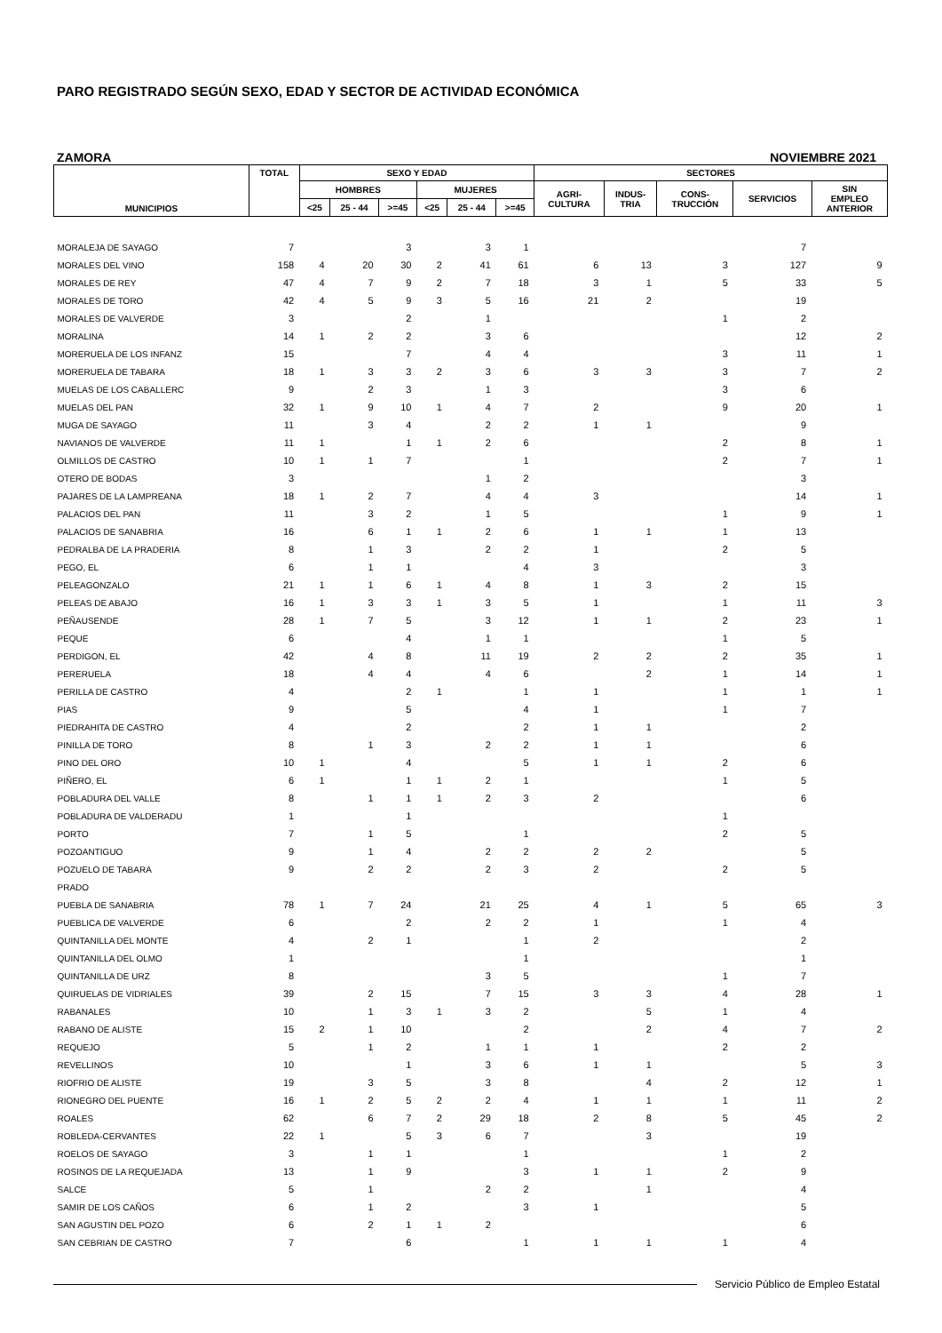PARO REGISTRADO SEGÚN SEXO, EDAD Y SECTOR DE ACTIVIDAD ECONÓMICA
ZAMORA NOVIEMBRE 2021
| MUNICIPIOS | TOTAL | SEXO Y EDAD | | | | | | SECTORES | | | | |
| --- | --- | --- | --- | --- | --- | --- | --- | --- | --- | --- | --- | --- |
| | | HOMBRES | | | MUJERES | | | AGRI- CULTURA | INDUS- TRIA | CONS- TRUCCIÓN | SERVICIOS | SIN EMPLEO ANTERIOR |
| | | <25 | 25 - 44 | >=45 | <25 | 25 - 44 | >=45 | | | | | |
| MORALEJA DE SAYAGO | 7 | | | 3 | | 3 | 1 | | | | 7 | |
| MORALES DEL VINO | 158 | 4 | 20 | 30 | 2 | 41 | 61 | 6 | 13 | 3 | 127 | 9 |
| MORALES DE REY | 47 | 4 | 7 | 9 | 2 | 7 | 18 | 3 | 1 | 5 | 33 | 5 |
| MORALES DE TORO | 42 | 4 | 5 | 9 | 3 | 5 | 16 | 21 | 2 | | 19 | |
| MORALES DE VALVERDE | 3 | | | 2 | | 1 | | | | 1 | 2 | |
| MORALINA | 14 | 1 | 2 | 2 | | 3 | 6 | | | | 12 | 2 |
| MORERUELA DE LOS INFANZ | 15 | | | 7 | | 4 | 4 | | | 3 | 11 | 1 |
| MORERUELA DE TABARA | 18 | 1 | 3 | 3 | 2 | 3 | 6 | 3 | 3 | 3 | 7 | 2 |
| MUELAS DE LOS CABALLERC | 9 | | 2 | 3 | | 1 | 3 | | | 3 | 6 | |
| MUELAS DEL PAN | 32 | 1 | 9 | 10 | 1 | 4 | 7 | 2 | | 9 | 20 | 1 |
| MUGA DE SAYAGO | 11 | | 3 | 4 | | 2 | 2 | 1 | 1 | | 9 | |
| NAVIANOS DE VALVERDE | 11 | 1 | | 1 | 1 | 2 | 6 | | | 2 | 8 | 1 |
| OLMILLOS DE CASTRO | 10 | 1 | 1 | 7 | | | 1 | | | 2 | 7 | 1 |
| OTERO DE BODAS | 3 | | | | | 1 | 2 | | | | 3 | |
| PAJARES DE LA LAMPREANA | 18 | 1 | 2 | 7 | | 4 | 4 | 3 | | | 14 | 1 |
| PALACIOS DEL PAN | 11 | | 3 | 2 | | 1 | 5 | | | 1 | 9 | 1 |
| PALACIOS DE SANABRIA | 16 | | 6 | 1 | 1 | 2 | 6 | 1 | 1 | 1 | 13 | |
| PEDRALBA DE LA PRADERIA | 8 | | 1 | 3 | | 2 | 2 | 1 | | 2 | 5 | |
| PEGO, EL | 6 | | 1 | 1 | | | 4 | 3 | | | 3 | |
| PELEAGONZALO | 21 | 1 | 1 | 6 | 1 | 4 | 8 | 1 | 3 | 2 | 15 | |
| PELEAS DE ABAJO | 16 | 1 | 3 | 3 | 1 | 3 | 5 | 1 | | 1 | 11 | 3 |
| PEÑAUSENDE | 28 | 1 | 7 | 5 | | 3 | 12 | 1 | 1 | 2 | 23 | 1 |
| PEQUE | 6 | | | 4 | | 1 | 1 | | | 1 | 5 | |
| PERDIGON, EL | 42 | | 4 | 8 | | 11 | 19 | 2 | 2 | 2 | 35 | 1 |
| PERERUELA | 18 | | 4 | 4 | | 4 | 6 | | 2 | 1 | 14 | 1 |
| PERILLA DE CASTRO | 4 | | | 2 | 1 | | 1 | 1 | | 1 | 1 | 1 |
| PIAS | 9 | | | 5 | | | 4 | 1 | | 1 | 7 | |
| PIEDRAHITA DE CASTRO | 4 | | | 2 | | | 2 | 1 | 1 | | 2 | |
| PINILLA DE TORO | 8 | | 1 | 3 | | 2 | 2 | 1 | 1 | | 6 | |
| PINO DEL ORO | 10 | 1 | | 4 | | | 5 | 1 | 1 | 2 | 6 | |
| PIÑERO, EL | 6 | 1 | | 1 | 1 | 2 | 1 | | | 1 | 5 | |
| POBLADURA DEL VALLE | 8 | | 1 | 1 | 1 | 2 | 3 | 2 | | | 6 | |
| POBLADURA DE VALDERADU | 1 | | | 1 | | | | | | 1 | | |
| PORTO | 7 | | 1 | 5 | | | 1 | | | 2 | 5 | |
| POZOANTIGUO | 9 | | 1 | 4 | | 2 | 2 | 2 | 2 | | 5 | |
| POZUELO DE TABARA | 9 | | 2 | 2 | | 2 | 3 | 2 | | 2 | 5 | |
| PRADO | | | | | | | | | | | | |
| PUEBLA DE SANABRIA | 78 | 1 | 7 | 24 | | 21 | 25 | 4 | 1 | 5 | 65 | 3 |
| PUEBLICA DE VALVERDE | 6 | | | 2 | | 2 | 2 | 1 | | 1 | 4 | |
| QUINTANILLA DEL MONTE | 4 | | 2 | 1 | | | 1 | 2 | | | 2 | |
| QUINTANILLA DEL OLMO | 1 | | | | | | 1 | | | | 1 | |
| QUINTANILLA DE URZ | 8 | | | | | 3 | 5 | | | 1 | 7 | |
| QUIRUELAS DE VIDRIALES | 39 | | 2 | 15 | | 7 | 15 | 3 | 3 | 4 | 28 | 1 |
| RABANALES | 10 | | 1 | 3 | 1 | 3 | 2 | | 5 | 1 | 4 | |
| RABANO DE ALISTE | 15 | 2 | 1 | 10 | | | 2 | | 2 | 4 | 7 | 2 |
| REQUEJO | 5 | | 1 | 2 | | 1 | 1 | 1 | | 2 | 2 | |
| REVELLINOS | 10 | | | 1 | | 3 | 6 | 1 | 1 | | 5 | 3 |
| RIOFRIO DE ALISTE | 19 | | 3 | 5 | | 3 | 8 | | 4 | 2 | 12 | 1 |
| RIONEGRO DEL PUENTE | 16 | 1 | 2 | 5 | 2 | 2 | 4 | 1 | 1 | 1 | 11 | 2 |
| ROALES | 62 | | 6 | 7 | 2 | 29 | 18 | 2 | 8 | 5 | 45 | 2 |
| ROBLEDA-CERVANTES | 22 | 1 | | 5 | 3 | 6 | 7 | | 3 | | 19 | |
| ROELOS DE SAYAGO | 3 | | 1 | 1 | | | 1 | | | 1 | 2 | |
| ROSINOS DE LA REQUEJADA | 13 | | 1 | 9 | | | 3 | 1 | 1 | 2 | 9 | |
| SALCE | 5 | | 1 | | | 2 | 2 | | 1 | | 4 | |
| SAMIR DE LOS CAÑOS | 6 | | 1 | 2 | | | 3 | 1 | | | 5 | |
| SAN AGUSTIN DEL POZO | 6 | | 2 | 1 | 1 | 2 | | | | | 6 | |
| SAN CEBRIAN DE CASTRO | 7 | | | 6 | | | 1 | 1 | 1 | 1 | 4 | |
Servicio Público de Empleo Estatal